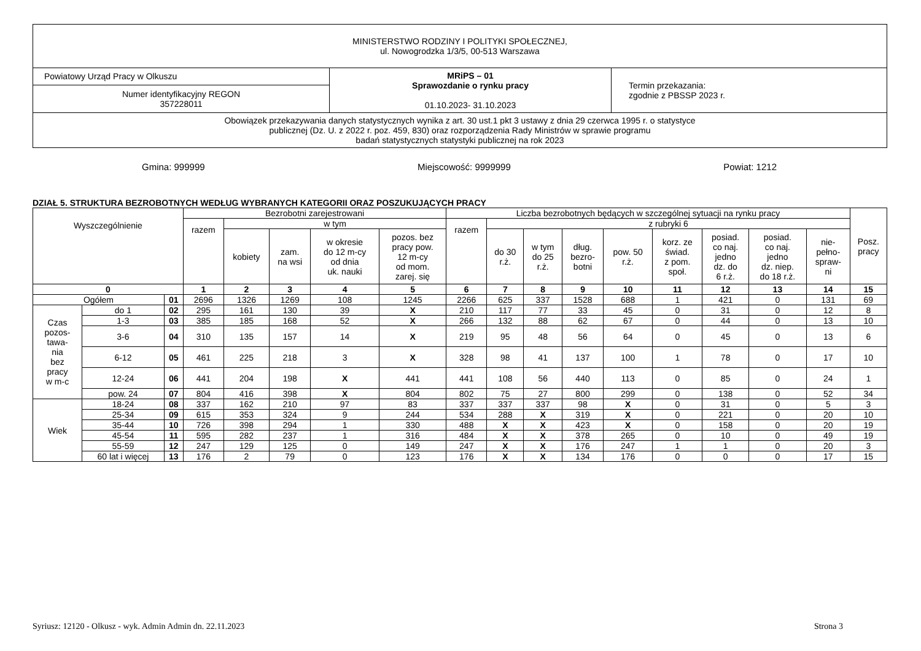| MINISTERSTWO RODZINY I POLITYKI SPOŁECZNEJ, ul. Nowogrodzka 1/3/5, 00-513 Warszawa | | |
| Powiatowy Urząd Pracy w Olkuszu | MRiPS – 01 Sprawozdanie o rynku pracy 01.10.2023- 31.10.2023 | Termin przekazania: zgodnie z PBSSP 2023 r. |
| Numer identyfikacyjny REGON 357228011 | | |
| Obowiązek przekazywania danych statystycznych wynika z art. 30 ust.1 pkt 3 ustawy z dnia 29 czerwca 1995 r. o statystyce publicznej (Dz. U. z 2022 r. poz. 459, 830) oraz rozporządzenia Rady Ministrów w sprawie programu badań statystycznych statystyki publicznej na rok 2023 | | |
Gmina: 999999 Miejscowość: 9999999 Powiat: 1212
DZIAŁ 5. STRUKTURA BEZROBOTNYCH WEDŁUG WYBRANYCH KATEGORII ORAZ POSZUKUJĄCYCH PRACY
| Wyszczególnienie | | | Bezrobotni zarejestrowani | | | | | Liczba bezrobotnych będących w szczególnej sytuacji na rynku pracy | | | | | | | | | Posz. pracy |
| --- | --- | --- | --- | --- | --- | --- | --- | --- | --- | --- | --- | --- | --- | --- | --- | --- | --- |
| | | | razem | w tym | | | | razem | z rubryki 6 | | | | | | | | |
| | | | | kobiety | zam. na wsi | w okresie do 12 m-cy od dnia uk. nauki | pozos. bez pracy pow. 12 m-cy od mom. zarej. się | | do 30 r.ż. | w tym do 25 r.ż. | dług. bezro- botni | pow. 50 r.ż. | korz. ze świad. z pom. społ. | posiad. co naj. jedno dz. do 6 r.ż. | posiad. co naj. jedno dz. niep. do 18 r.ż. | nie- pełno- spraw- ni | |
| 0 | | | 1 | 2 | 3 | 4 | 5 | 6 | 7 | 8 | 9 | 10 | 11 | 12 | 13 | 14 | 15 |
| Ogółem | | 01 | 2696 | 1326 | 1269 | 108 | 1245 | 2266 | 625 | 337 | 1528 | 688 | 1 | 421 | 0 | 131 | 69 |
| Czas pozos- tawa- nia bez pracy w m-c | do 1 | 02 | 295 | 161 | 130 | 39 | X | 210 | 117 | 77 | 33 | 45 | 0 | 31 | 0 | 12 | 8 |
| | 1-3 | 03 | 385 | 185 | 168 | 52 | X | 266 | 132 | 88 | 62 | 67 | 0 | 44 | 0 | 13 | 10 |
| | 3-6 | 04 | 310 | 135 | 157 | 14 | X | 219 | 95 | 48 | 56 | 64 | 0 | 45 | 0 | 13 | 6 |
| | 6-12 | 05 | 461 | 225 | 218 | 3 | X | 328 | 98 | 41 | 137 | 100 | 1 | 78 | 0 | 17 | 10 |
| | 12-24 | 06 | 441 | 204 | 198 | X | 441 | 441 | 108 | 56 | 440 | 113 | 0 | 85 | 0 | 24 | 1 |
| | pow. 24 | 07 | 804 | 416 | 398 | X | 804 | 802 | 75 | 27 | 800 | 299 | 0 | 138 | 0 | 52 | 34 |
| Wiek | 18-24 | 08 | 337 | 162 | 210 | 97 | 83 | 337 | 337 | 337 | 98 | X | 0 | 31 | 0 | 5 | 3 |
| | 25-34 | 09 | 615 | 353 | 324 | 9 | 244 | 534 | 288 | X | 319 | X | 0 | 221 | 0 | 20 | 10 |
| | 35-44 | 10 | 726 | 398 | 294 | 1 | 330 | 488 | X | X | 423 | X | 0 | 158 | 0 | 20 | 19 |
| | 45-54 | 11 | 595 | 282 | 237 | 1 | 316 | 484 | X | X | 378 | 265 | 0 | 10 | 0 | 49 | 19 |
| | 55-59 | 12 | 247 | 129 | 125 | 0 | 149 | 247 | X | X | 176 | 247 | 1 | 1 | 0 | 20 | 3 |
| | 60 lat i więcej | 13 | 176 | 2 | 79 | 0 | 123 | 176 | X | X | 134 | 176 | 0 | 0 | 0 | 17 | 15 |
Syriusz: 12120 - Olkusz - wyk. Admin Admin dn. 22.11.2023 Strona 3